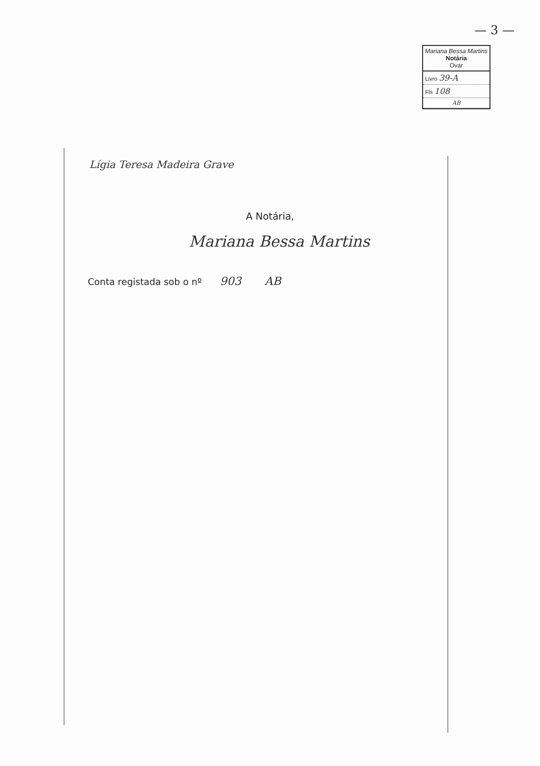— 3 —
Mariana Bessa Martins
Notária
Ovar
Livro 39-A
Fls 108
AB
Lígia Teresa Madeira Grave
A Notária,
Mariana Bessa Martins
Conta registada sob o nº 903 AB